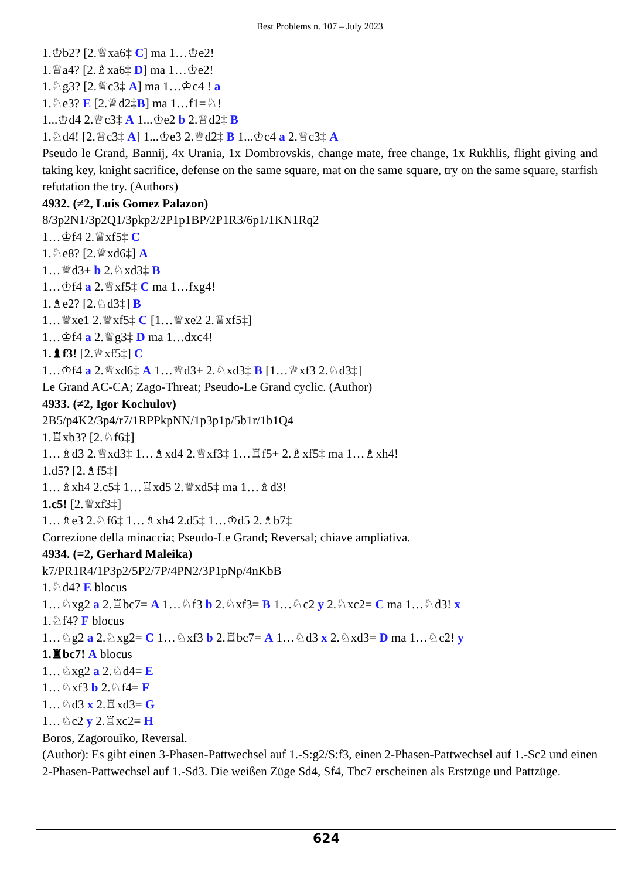Best Problems n. 107 – July 2023
1.♔b2? [2.♕xa6‡ C] ma 1…♔e2!
1.♕a4? [2.♗xa6‡ D] ma 1…♔e2!
1.♘g3? [2.♕c3‡ A] ma 1…♔c4 ! a
1.♘e3? E [2.♕d2‡B] ma 1…f1=♘!
1...♔d4 2.♕c3‡ A 1...♔e2 b 2.♕d2‡ B
1.♘d4! [2.♕c3‡ A] 1...♔e3 2.♕d2‡ B 1...♔c4 a 2.♕c3‡ A
Pseudo le Grand, Bannij, 4x Urania, 1x Dombrovskis, change mate, free change, 1x Rukhlis, flight giving and taking key, knight sacrifice, defense on the same square, mat on the same square, try on the same square, starfish refutation the try. (Authors)
4932. (≠2, Luis Gomez Palazon)
8/3p2N1/3p2Q1/3pkp2/2P1p1BP/2P1R3/6p1/1KN1Rq2
1…♔f4 2.♕xf5‡ C
1.♘e8? [2.♕xd6‡] A
1…♕d3+ b 2.♘xd3‡ B
1…♔f4 a 2.♕xf5‡ C ma 1…fxg4!
1.♗e2? [2.♘d3‡] B
1…♕xe1 2.♕xf5‡ C [1…♕xe2 2.♕xf5‡]
1…♔f4 a 2.♕g3‡ D ma 1…dxc4!
1.♝f3! [2.♕xf5‡] C
1…♔f4 a 2.♕xd6‡ A 1…♕d3+ 2.♘xd3‡ B [1…♕xf3 2.♘d3‡]
Le Grand AC-CA; Zago-Threat; Pseudo-Le Grand cyclic. (Author)
4933. (≠2, Igor Kochulov)
2B5/p4K2/3p4/r7/1RPPkpNN/1p3p1p/5b1r/1b1Q4
1.♖xb3? [2.♘f6‡]
1…♗d3 2.♕xd3‡ 1…♗xd4 2.♕xf3‡ 1…♖f5+ 2.♗xf5‡ ma 1…♗xh4!
1.d5? [2.♗f5‡]
1…♗xh4 2.c5‡ 1…♖xd5 2.♕xd5‡ ma 1…♗d3!
1.c5! [2.♕xf3‡]
1…♗e3 2.♘f6‡ 1…♗xh4 2.d5‡ 1…♔d5 2.♗b7‡
Correzione della minaccia; Pseudo-Le Grand; Reversal; chiave ampliativa.
4934. (=2, Gerhard Maleika)
k7/PR1R4/1P3p2/5P2/7P/4PN2/3P1pNp/4nKbB
1.♘d4? E blocus
1…♘xg2 a 2.♖bc7= A 1…♘f3 b 2.♘xf3= B 1…♘c2 y 2.♘xc2= C ma 1…♘d3! x
1.♘f4? F blocus
1…♘g2 a 2.♘xg2= C 1…♘xf3 b 2.♖bc7= A 1…♘d3 x 2.♘xd3= D ma 1…♘c2! y
1.♜bc7! A blocus
1…♘xg2 a 2.♘d4= E
1…♘xf3 b 2.♘f4= F
1…♘d3 x 2.♖xd3= G
1…♘c2 y 2.♖xc2= H
Boros, Zagorouïko, Reversal.
(Author): Es gibt einen 3-Phasen-Pattwechsel auf 1.-S:g2/S:f3, einen 2-Phasen-Pattwechsel auf 1.-Sc2 und einen 2-Phasen-Pattwechsel auf 1.-Sd3. Die weißen Züge Sd4, Sf4, Tbc7 erscheinen als Erstzüge und Pattzüge.
624